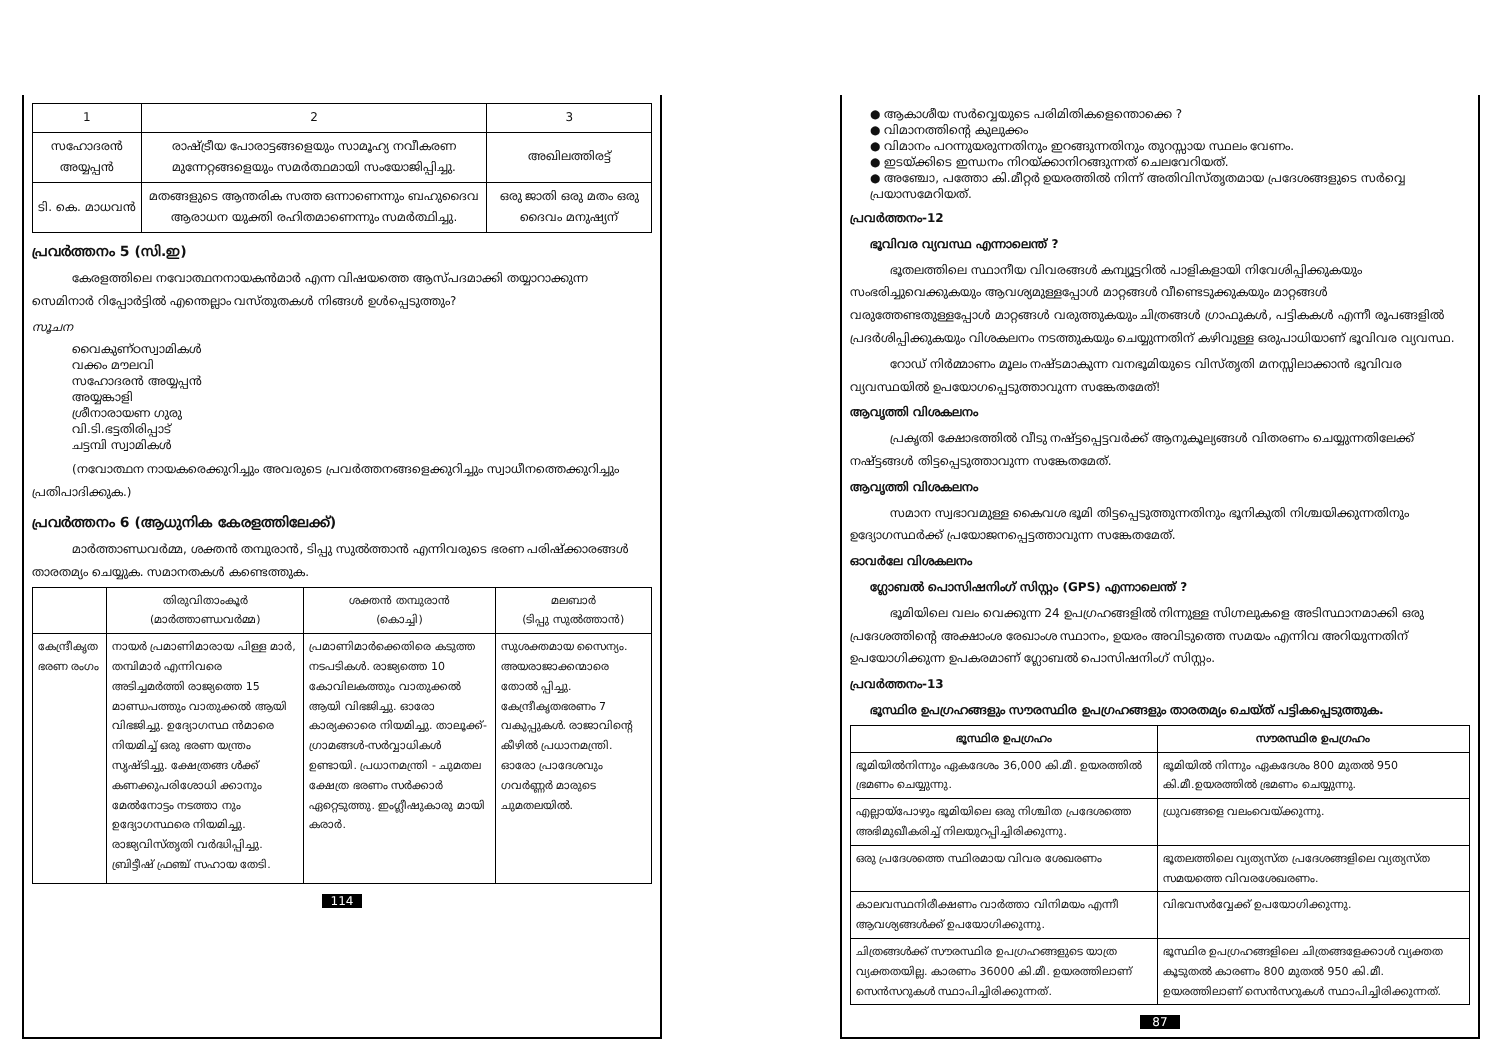| 1 | 2 | 3 |
| --- | --- | --- |
| സഹോദരൻ അയ്യപ്പൻ | രാഷ്ട്രീയ പോരാട്ടങ്ങളെയും സാമൂഹ്യ നവീകരണ മുന്നേറ്റങ്ങളെയും സമർത്ഥമായി സംയോജിപ്പിച്ചു. | അഖിലത്തിരട്ട് |
| ടി. കെ. മാധവൻ | മതങ്ങളുടെ ആന്തരിക സത്ത ഒന്നാണെന്നും ബഹുദൈവ ആരാധന യുക്തി രഹിതമാണെന്നും സമർത്ഥിച്ചു. | ഒരു ജാതി ഒരു മതം ഒരു ദൈവം മനുഷ്യന് |
പ്രവർത്തനം 5 (സി.ഇ)
കേരളത്തിലെ നവോത്ഥനനായകൻമാർ എന്ന വിഷയത്തെ ആസ്പദമാക്കി തയ്യാറാക്കുന്ന സെമിനാർ റിപ്പോർട്ടിൽ എന്തെല്ലാം വസ്തുതകൾ നിങ്ങൾ ഉൾപ്പെടുത്തും?
സൂചന
വൈകുണ്ഠസ്വാമികൾ
വക്കം മൗലവി
സഹോദരൻ അയ്യപ്പൻ
അയ്യങ്കാളി
ശ്രീനാരായണ ഗുരു
വി.ടി.ഭട്ടതിരിപ്പാട്
ചട്ടമ്പി സ്വാമികൾ
(നവോത്ഥന നായകരെക്കുറിച്ചും അവരുടെ പ്രവർത്തനങ്ങളെക്കുറിച്ചും സ്വാധീനത്തെക്കുറിച്ചും പ്രതിപാദിക്കുക.)
പ്രവർത്തനം 6 (ആധുനിക കേരളത്തിലേക്ക്)
മാർത്താണ്ഡവർമ്മ, ശക്തൻ തമ്പുരാൻ, ടിപ്പു സുൽത്താൻ എന്നിവരുടെ ഭരണ പരിഷ്ക്കാരങ്ങൾ താരതമ്യം ചെയ്യുക. സമാനതകൾ കണ്ടെത്തുക.
| | തിരുവിതാംകൂർ (മാർത്താണ്ഡവർമ്മ) | ശക്തൻ തമ്പുരാൻ (കൊച്ചി) | മലബാർ (ടിപ്പു സുൽത്താൻ) |
| --- | --- | --- | --- |
| കേന്ദ്രീകൃത ഭരണ രംഗം | നായർ പ്രമാണിമാരായ പിള്ള മാർ, തമ്പിമാർ എന്നിവരെ അടിച്ചമർത്തി രാജ്യത്തെ 15 മാണ്ഡപത്തും വാതുക്കൽ ആയി വിഭജിച്ചു. ഉദ്യോഗസ്ഥ ൻമാരെ നിയമിച്ച് ഒരു ഭരണ യന്ത്രം സൃഷ്ടിച്ചു. ക്ഷേത്രങ്ങ ൾക്ക് കണക്കുപരിശോധി ക്കാനും മേൽനോട്ടം നടത്താ നും ഉദ്യോഗസ്ഥരെ നിയമിച്ചു. രാജ്യവിസ്തൃതി വർദ്ധിപ്പിച്ചു. ബ്രിട്ടീഷ് ഫ്രഞ്ച് സഹായ തേടി. | പ്രമാണിമാർക്കെതിരെ കടുത്ത നടപടികൾ. രാജ്യത്തെ 10 കോവിലകത്തും വാതുക്കൽ ആയി വിഭജിച്ചു. ഓരോ കാര്യക്കാരെ നിയമിച്ചു. താലൂക്ക്-ഗ്രാമങ്ങൾ-സർവ്വാധികൾ ഉണ്ടായി. പ്രധാനമന്ത്രി - ചുമതല ക്ഷേത്ര ഭരണം സർക്കാർ ഏറ്റെടുത്തു. ഇംഗ്ലീഷുകാരു മായി കരാർ. | സുശക്തമായ സൈന്യം. അയരാജാക്കന്മാരെ തോൽ പ്പിച്ചു. കേന്ദ്രീകൃതഭരണം 7 വകുപ്പുകൾ. രാജാവിന്റെ കീഴിൽ പ്രധാനമന്ത്രി. ഓരോ പ്രാദേശവും ഗവർണ്ണർ മാരുടെ ചുമതലയിൽ. |
114
● ആകാശീയ സർവ്വെയുടെ പരിമിതികളെന്തൊക്കെ ?
● വിമാനത്തിന്റെ കുലുക്കം
● വിമാനം പറന്നുയരുന്നതിനും ഇറങ്ങുന്നതിനും തുറസ്സായ സ്ഥലം വേണം.
● ഇടയ്ക്കിടെ ഇന്ധനം നിറയ്ക്കാനിറങ്ങുന്നത് ചെലവേറിയത്.
● അഞ്ചോ, പത്തോ കി.മീറ്റർ ഉയരത്തിൽ നിന്ന് അതിവിസ്തൃതമായ പ്രദേശങ്ങളുടെ സർവ്വെ പ്രയാസമേറിയത്.
പ്രവർത്തനം-12
ഭൂവിവര വ്യവസ്ഥ എന്നാലെന്ത് ?
ഭൂതലത്തിലെ സ്ഥാനീയ വിവരങ്ങൾ കമ്പ്യൂട്ടറിൽ പാളികളായി നിവേശിപ്പിക്കുകയും സംഭരിച്ചുവെക്കുകയും ആവശ്യമുള്ളപ്പോൾ മാറ്റങ്ങൾ വീണ്ടെടുക്കുകയും മാറ്റങ്ങൾ വരുത്തേണ്ടതുള്ളപ്പോൾ മാറ്റങ്ങൾ വരുത്തുകയും ചിത്രങ്ങൾ ഗ്രാഫുകൾ, പട്ടികകൾ എന്നീ രൂപങ്ങളിൽ പ്രദർശിപ്പിക്കുകയും വിശകലനം നടത്തുകയും ചെയ്യുന്നതിന് കഴിവുള്ള ഒരുപാധിയാണ് ഭൂവിവര വ്യവസ്ഥ.
റോഡ് നിർമ്മാണം മൂലം നഷ്ടമാകുന്ന വനഭൂമിയുടെ വിസ്തൃതി മനസ്സിലാക്കാൻ ഭൂവിവര വ്യവസ്ഥയിൽ ഉപയോഗപ്പെടുത്താവുന്ന സങ്കേതമേത്!
ആവൃത്തി വിശകലനം
പ്രകൃതി ക്ഷോഭത്തിൽ വീടു നഷ്ട്ടപ്പെട്ടവർക്ക് ആനുകൂല്യങ്ങൾ വിതരണം ചെയ്യുന്നതിലേക്ക് നഷ്ട്ടങ്ങൾ തിട്ടപ്പെടുത്താവുന്ന സങ്കേതമേത്.
ആവൃത്തി വിശകലനം
സമാന സ്വഭാവമുള്ള കൈവശ ഭൂമി തിട്ടപ്പെടുത്തുന്നതിനും ഭൂനികുതി നിശ്ചയിക്കുന്നതിനും ഉദ്യോഗസ്ഥർക്ക് പ്രയോജനപ്പെട്ടത്താവുന്ന സങ്കേതമേത്.
ഓവർലേ വിശകലനം
ഗ്ലോബൽ പൊസിഷനിംഗ് സിസ്റ്റം (GPS) എന്നാലെന്ത് ?
ഭൂമിയിലെ വലം വെക്കുന്ന 24 ഉപഗ്രഹങ്ങളിൽ നിന്നുള്ള സിഗ്നലുകളെ അടിസ്ഥാനമാക്കി ഒരു പ്രദേശത്തിന്റെ അക്ഷാംശ രേഖാംശ സ്ഥാനം, ഉയരം അവിടുത്തെ സമയം എന്നിവ അറിയുന്നതിന് ഉപയോഗിക്കുന്ന ഉപകരമാണ് ഗ്ലോബൽ പൊസിഷനിംഗ് സിസ്റ്റം.
പ്രവർത്തനം-13
ഭൂസ്ഥിര ഉപഗ്രഹങ്ങളും സൗരസ്ഥിര ഉപഗ്രഹങ്ങളും താരതമ്യം ചെയ്ത് പട്ടികപ്പെടുത്തുക.
| ഭൂസ്ഥിര ഉപഗ്രഹം | സൗരസ്ഥിര ഉപഗ്രഹം |
| --- | --- |
| ഭൂമിയിൽനിന്നും ഏകദേശം 36,000 കി.മീ. ഉയരത്തിൽ ഭ്രമണം ചെയ്യുന്നു. | ഭൂമിയിൽ നിന്നും ഏകദേശം 800 മുതൽ 950 കി.മീ.ഉയരത്തിൽ ഭ്രമണം ചെയ്യുന്നു. |
| എല്ലായ്പോഴും ഭൂമിയിലെ ഒരു നിശ്ചിത പ്രദേശത്തെ അഭിമുഖീകരിച്ച് നിലയുറപ്പിച്ചിരിക്കുന്നു. | ധ്രുവങ്ങളെ വലംവെയ്ക്കുന്നു. |
| ഒരു പ്രദേശത്തെ സ്ഥിരമായ വിവര ശേഖരണം | ഭൂതലത്തിലെ വ്യത്യസ്ത പ്രദേശങ്ങളിലെ വ്യത്യസ്ത സമയത്തെ വിവരശേഖരണം. |
| കാലവസ്ഥനിരീക്ഷണം വാർത്താ വിനിമയം എന്നീ ആവശ്യങ്ങൾക്ക് ഉപയോഗിക്കുന്നു. | വിഭവസർവ്വേക്ക് ഉപയോഗിക്കുന്നു. |
| ചിത്രങ്ങൾക്ക് സൗരസ്ഥിര ഉപഗ്രഹങ്ങളുടെ യാത്ര വ്യക്തതയില്ല. കാരണം 36000 കി.മീ. ഉയരത്തിലാണ് സെൻസറുകൾ സ്ഥാപിച്ചിരിക്കുന്നത്. | ഭൂസ്ഥിര ഉപഗ്രഹങ്ങളിലെ ചിത്രങ്ങളേക്കാൾ വ്യക്തത കൂടുതൽ കാരണം 800 മുതൽ 950 കി.മീ. ഉയരത്തിലാണ് സെൻസറുകൾ സ്ഥാപിച്ചിരിക്കുന്നത്. |
87